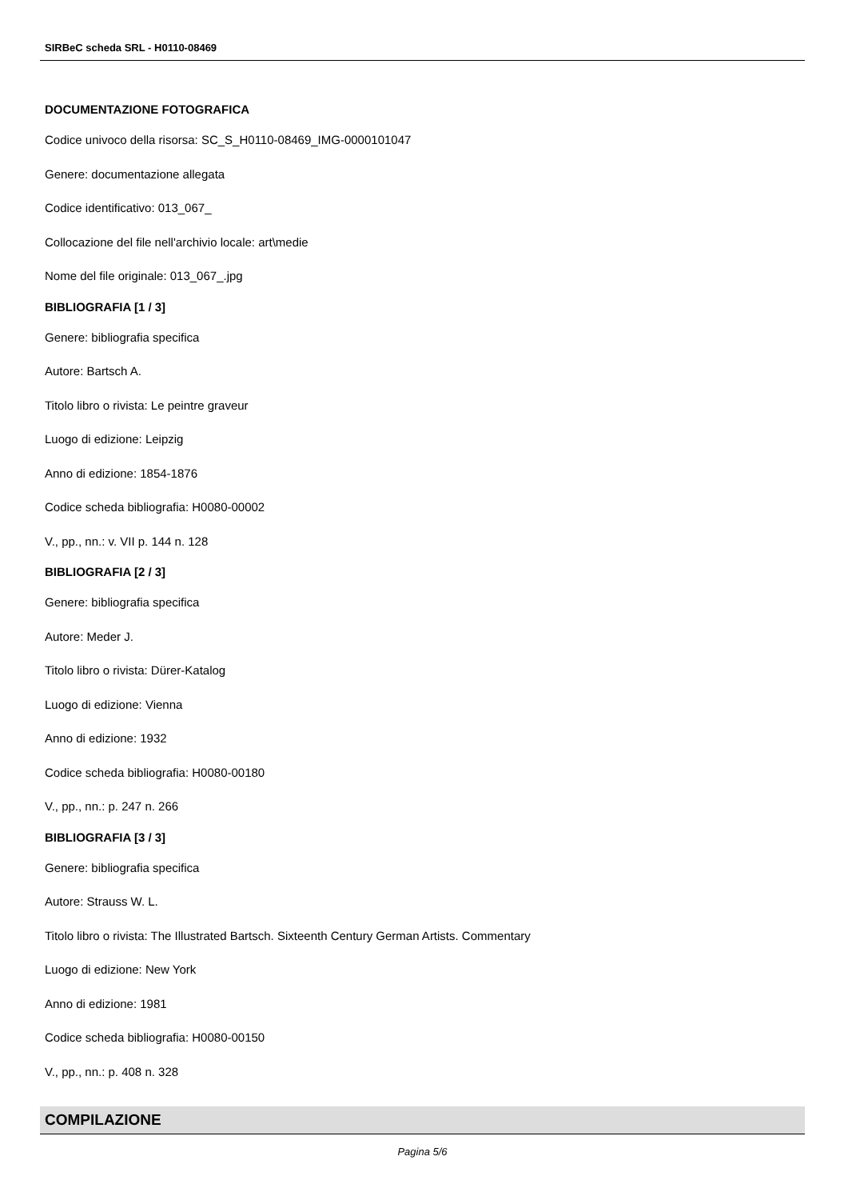SIRBeC scheda SRL - H0110-08469
DOCUMENTAZIONE FOTOGRAFICA
Codice univoco della risorsa: SC_S_H0110-08469_IMG-0000101047
Genere: documentazione allegata
Codice identificativo: 013_067_
Collocazione del file nell'archivio locale: art\medie
Nome del file originale: 013_067_.jpg
BIBLIOGRAFIA [1 / 3]
Genere: bibliografia specifica
Autore: Bartsch A.
Titolo libro o rivista: Le peintre graveur
Luogo di edizione: Leipzig
Anno di edizione: 1854-1876
Codice scheda bibliografia: H0080-00002
V., pp., nn.: v. VII p. 144 n. 128
BIBLIOGRAFIA [2 / 3]
Genere: bibliografia specifica
Autore: Meder J.
Titolo libro o rivista: Dürer-Katalog
Luogo di edizione: Vienna
Anno di edizione: 1932
Codice scheda bibliografia: H0080-00180
V., pp., nn.: p. 247 n. 266
BIBLIOGRAFIA [3 / 3]
Genere: bibliografia specifica
Autore: Strauss W. L.
Titolo libro o rivista: The Illustrated Bartsch. Sixteenth Century German Artists. Commentary
Luogo di edizione: New York
Anno di edizione: 1981
Codice scheda bibliografia: H0080-00150
V., pp., nn.: p. 408 n. 328
COMPILAZIONE
Pagina 5/6